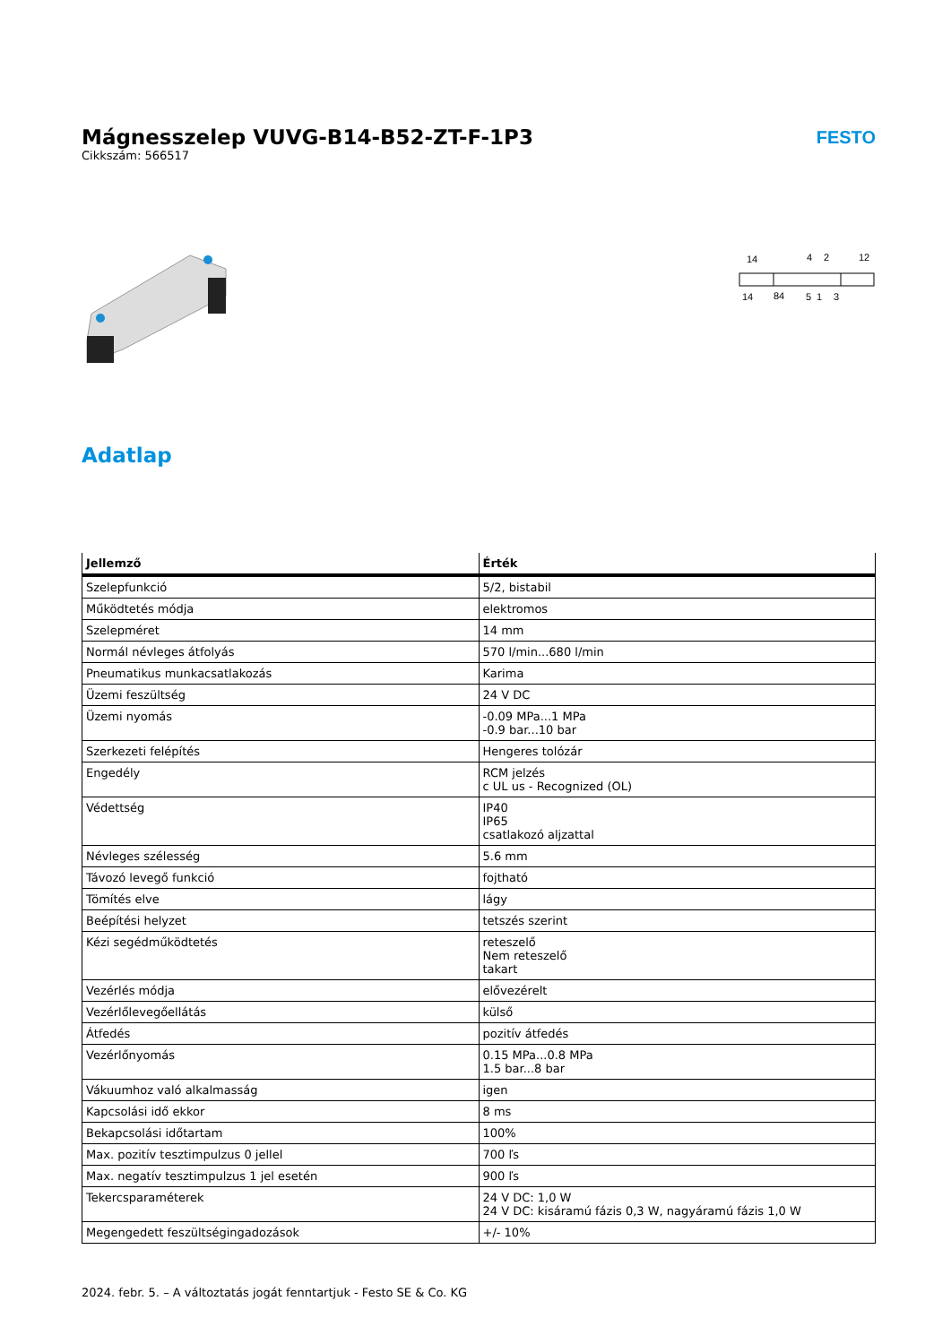Mágnesszelep VUVG-B14-B52-ZT-F-1P3
Cikkszám: 566517
FESTO
14
4
2
12
14
84
5
1
3
Adatlap
| Jellemző | Érték |
| --- | --- |
| Szelepfunkció | 5/2, bistabil |
| Működtetés módja | elektromos |
| Szelepméret | 14 mm |
| Normál névleges átfolyás | 570 l/min...680 l/min |
| Pneumatikus munkacsatlakozás | Karima |
| Üzemi feszültség | 24 V DC |
| Üzemi nyomás | -0.09 MPa...1 MPa -0.9 bar...10 bar |
| Szerkezeti felépítés | Hengeres tolózár |
| Engedély | RCM jelzés c UL us - Recognized (OL) |
| Védettség | IP40 IP65 csatlakozó aljzattal |
| Névleges szélesség | 5.6 mm |
| Távozó levegő funkció | fojtható |
| Tömítés elve | lágy |
| Beépítési helyzet | tetszés szerint |
| Kézi segédműködtetés | reteszelő Nem reteszelő takart |
| Vezérlés módja | elővezérelt |
| Vezérlőlevegőellátás | külső |
| Átfedés | pozitív átfedés |
| Vezérlőnyomás | 0.15 MPa...0.8 MPa 1.5 bar...8 bar |
| Vákuumhoz való alkalmasság | igen |
| Kapcsolási idő ekkor | 8 ms |
| Bekapcsolási időtartam | 100% |
| Max. pozitív tesztimpulzus 0 jellel | 700 ľs |
| Max. negatív tesztimpulzus 1 jel esetén | 900 ľs |
| Tekercsparaméterek | 24 V DC: 1,0 W 24 V DC: kisáramú fázis 0,3 W, nagyáramú fázis 1,0 W |
| Megengedett feszültségingadozások | +/- 10% |
2024. febr. 5. – A változtatás jogát fenntartjuk - Festo SE & Co. KG